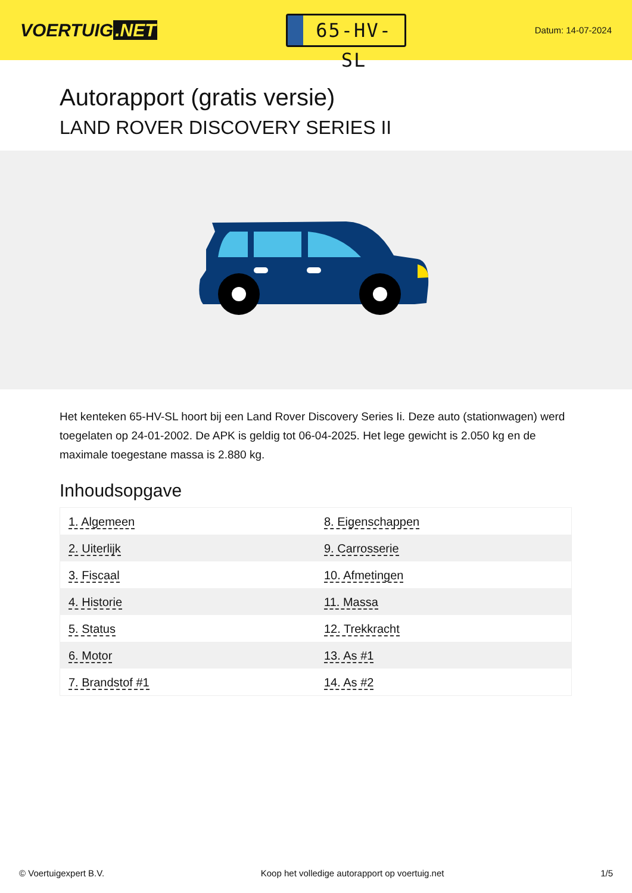VOERTUIG.NET
65-HV-SL
Datum: 14-07-2024
Autorapport (gratis versie)
LAND ROVER DISCOVERY SERIES II
Het kenteken 65-HV-SL hoort bij een Land Rover Discovery Series Ii. Deze auto (stationwagen) werd toegelaten op 24-01-2002. De APK is geldig tot 06-04-2025. Het lege gewicht is 2.050 kg en de maximale toegestane massa is 2.880 kg.
Inhoudsopgave
| 1. Algemeen | 8. Eigenschappen |
| 2. Uiterlijk | 9. Carrosserie |
| 3. Fiscaal | 10. Afmetingen |
| 4. Historie | 11. Massa |
| 5. Status | 12. Trekkracht |
| 6. Motor | 13. As #1 |
| 7. Brandstof #1 | 14. As #2 |
© Voertuigexpert B.V. Koop het volledige autorapport op voertuig.net 1/5